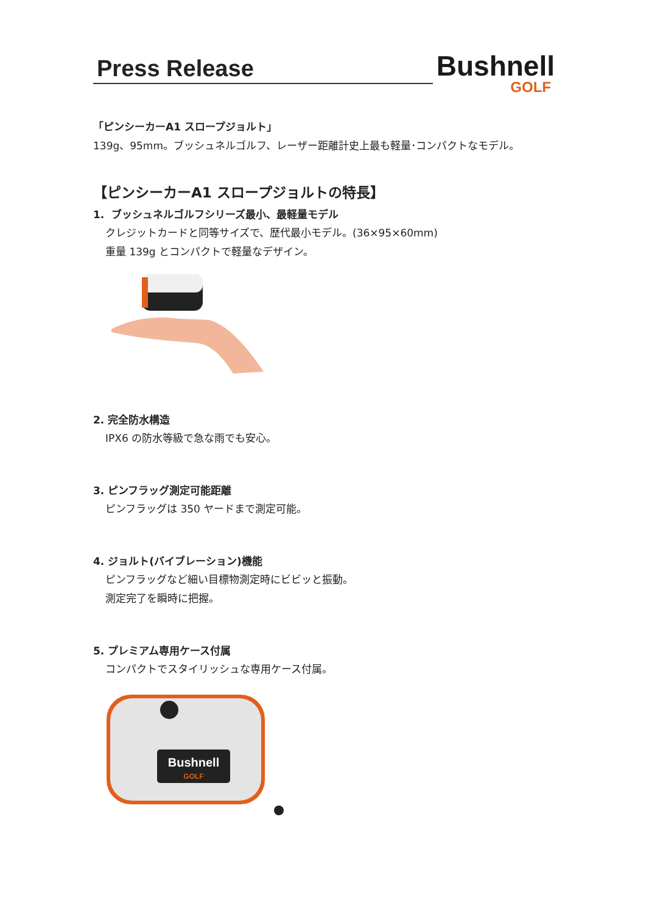Press Release
Bushnell
GOLF
「ピンシーカーA1 スロープジョルト」
139g、95mm。ブッシュネルゴルフ、レーザー距離計史上最も軽量･コンパクトなモデル。
【ピンシーカーA1 スロープジョルトの特長】
1. ブッシュネルゴルフシリーズ最小、最軽量モデル
クレジットカードと同等サイズで、歴代最小モデル。(36×95×60mm)
重量 139g とコンパクトで軽量なデザイン。
2. 完全防水構造
IPX6 の防水等級で急な雨でも安心。
3. ピンフラッグ測定可能距離
ピンフラッグは 350 ヤードまで測定可能。
4. ジョルト(バイブレーション)機能
ピンフラッグなど細い目標物測定時にビビッと振動。
測定完了を瞬時に把握。
5. プレミアム専用ケース付属
コンパクトでスタイリッシュな専用ケース付属。
Bushnell
GOLF